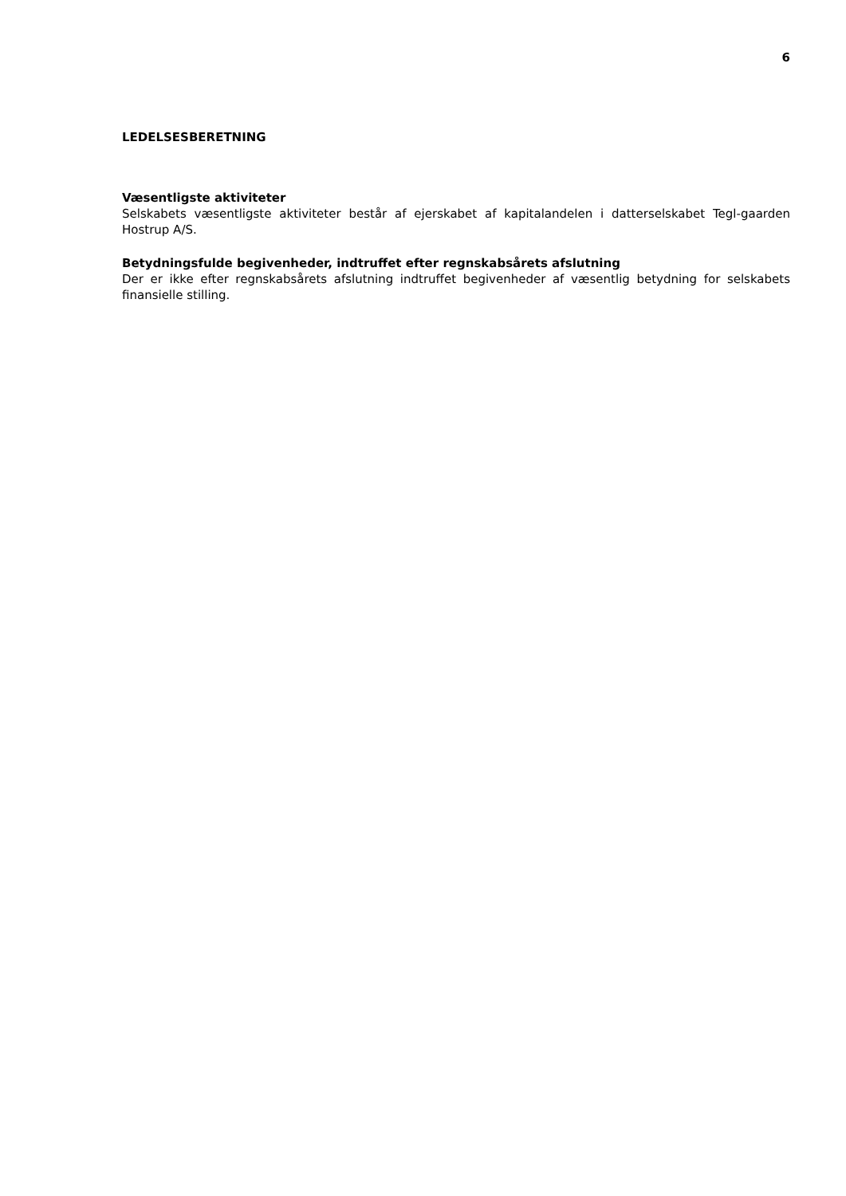6
LEDELSESBERETNING
Væsentligste aktiviteter
Selskabets væsentligste aktiviteter består af ejerskabet af kapitalandelen i datterselskabet Tegl-gaarden Hostrup A/S.
Betydningsfulde begivenheder, indtruffet efter regnskabsårets afslutning
Der er ikke efter regnskabsårets afslutning indtruffet begivenheder af væsentlig betydning for selskabets finansielle stilling.